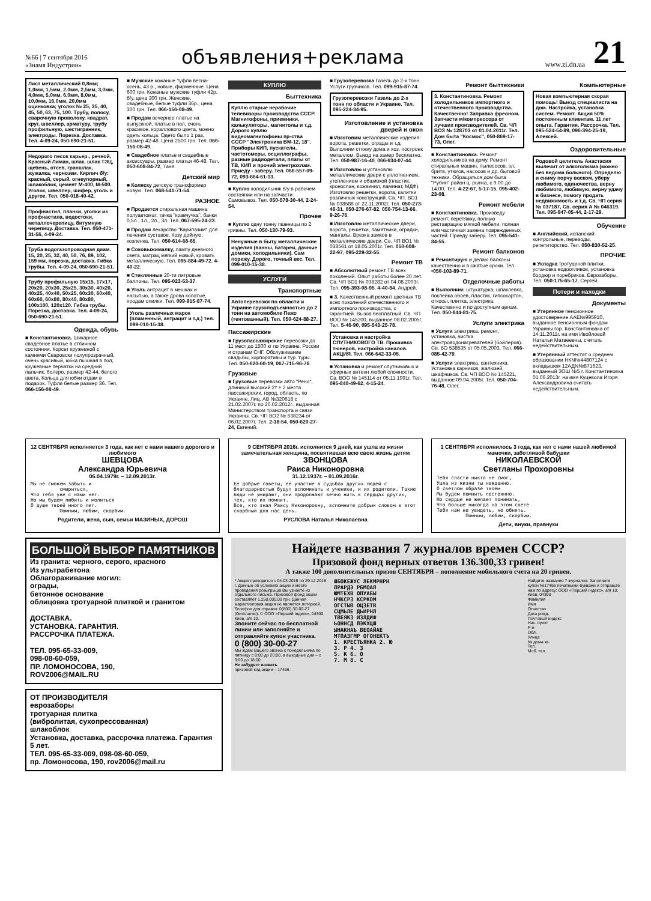№66 | 7 сентября 2016
«Знамя Индустрии»
объявления+реклама
www.zi.dn.ua
21
Лист металлический 0,8мм; 1,0мм, 1,5мм, 2,0мм, 2,5мм, 3,0мм, 4,0мм, 5,0мм, 6,0мм, 8,0мм, 10,0мм, 16,0мм, 20,0мм оцинковка; уголок № 25, 35, 40, 45, 50, 63, 75, 100. Трубу, полосу, сварочную проволоку, квадрат, круг, швеллер, арматуру, трубу профильную, шестигранник, электроды. Порезка. Доставка. Тел. 4-09-24, 050-690-21-51.
Недорого песок карьер., речной, Красный Лиман, шлак, шлак ТЭЦ, щебень, отсев, граншлак, жужалка, чернозем. Кирпич б/у: красный, серый, огнеупорный, шлакоблок, цемент М-400, М-500. Уголок, швеллер, шифер, уголь и другое. Тел. 050-018-40-42.
Профнастил, планки, уголки из профнастила, водостоки, металлочерепицу, битумную черепицу. Доставка. Тел. 050-471-31-56, 4-09-24.
Труба водогазопроводная диам. 15, 20, 25, 32, 40, 50, 76, 89, 102, 159 мм, порезка, доставка. Гибка трубы. Тел. 4-09-24, 050-690-21-51.
Трубу профильную 15х15, 17х17, 20х20, 20х30, 25х25, 30х30, 40х20, 40х25, 40х40, 50х25, 60х30, 60х40, 60х60, 60х80, 80х40, 80х80, 100х100, 120х120. Гибка трубы. Порезка, доставка. Тел. 4-09-24, 050-690-21-51.
Одежда, обувь
■ Константиновка. Шикарное свадебное платье в отличном состоянии. Корсет кружевной с камнями Сваровски полупрозрачный, очень красивый, юбка пышная в пол, кружевные перчатки на средний пальчик, болеро, размер 42-44, белого цвета. Кольца для юбки отдам в подарок. Туфли белые размер 36. Тел. 066-156-08-49.
■ Мужские кожаные туфли весна-осень, 43 р., новые, фирменные. Цена 600 грн. Кожаные мужские туфли 42р. б/у, цена 300 грн. Женские, свадебные, белые туфли 36р., цена 300 грн. Тел. 066-156-08-49.
■ Продам вечернее платье на выпускной, платье в пол, очень красивое, кораллового цвета, можно одеть кольца. Одето было 1 раз, размер 42-48. Цена 2500 грн. Тел. 066-156-08-49.
■ Свадебное платье и свадебные аксессуары, размер платья 46-48. Тел. 050-608-84-72, Таня.
Детский мир
■ Коляску детскую трансформер новую. Тел. 068-541-71-54.
РАЗНОЕ
■ Продается стиральная машина полуавтомат, тачка "кравчучка", банки 0,5л., 1л., 2л., 3л. Тел. 067-595-24-23.
■ Продам лекарство "Карипазим" для лечения суставов. Козу дойную, козленка. Тел. 050-614-68-65.
■ Соковыжималку, лампу дневного света, матрац мягкий новый, кровать металлическую. Тел. 095-884-49-72, 4-40-22.
■ Стеклянные 20-ти литровые баллоны. Тел. 095-023-53-37.
■ Уголь антрацит в мешках и насыпью, а также дрова колотые, продам опилки. Тел. 099-915-87-74.
Уголь различных марок (пламенный, антрацит и т.д.) тел. 099-010-15-38.
КУПЛЮ
Быттехника
Куплю старые нерабочие телевизоры производства СССР. Магнитофоны, приемники, калькуляторы, магнитолы и т.д. Дорого куплю видеомагнитофоны пр-ства СССР "Электроника ВМ-12, 18". Приборы КИП, пускатели, частотомеры, осциллографы, разные радиодетали, платы от ТВ, КИП и прочий электрохлам. Приеду - заберу. Тел. 066-557-09-72, 093-664-61-13.
■ Куплю холодильник б/у в рабочем состоянии или на запчасти. Самовывоз. Тел. 050-578-30-44, 2-24-54.
Прочее
■ Куплю одну тонну пшеницы по 2 гривны. Тел. 050-130-79-93.
Ненужные в быту металлические изделия (ванны, батареи, дачные домики, холодильники). Сам порежу. Дорого, точный вес. Тел. 099-010-15-38.
УСЛУГИ
Транспортные
Автоперевозки по области и Украине грузоподъемностью до 2 тонн на автомобиле Пежо (тентованный). Тел. 050-624-88-27.
Пассажирские
■ Грузопассажирские перевозки до 11 мест до 1500 кг по Украине, России и странам СНГ. Обслуживание свадьбы, корпоративы и тур. туры. Тел. 050-620-60-19, 067-715-96-76.
Грузовые
■ Грузовые перевозки авто "Рено", длинный высокий 2т + 2 места пассажирских, город, область, по Украине. Лиц. АВ №320618 с 21.02.2007г. по 20.02.2012г., выданная Министерством транспорта и связи Украины. Св. ЧП ВО2 № 638234 от 06.02.2007г. Тел. 2-18-54, 050-620-27-24, Евгений.
■ Грузоперевозка Газель до 2-х тонн. Услуги грузчиков. Тел. 099-915-87-74.
Грузоперевозки Газель до 2-х тонн по области и Украине. Тел. 095-224-34-95.
Изготовление и установка дверей и окон
■ Изготовим металлические изделия: ворота, решетки, ограды и т.д. Выполним стяжку дома и хоз. построек металлом. Выезд на замер бесплатно. Тел. 050-987-16-40, 066-634-07-44.
■ Изготовлю и установлю металлические двери с уплотнением, утеплением и обшивкой (пластик, кроноспан, кожвинил, ламинат, МДФ). Изготовлю решетки, ворота, калитки различных конструкций. Св. ЧП. ВО1 № 038588 от 22.11.2002г. Тел. 050-273-46-31, 050-276-67-82, 050-754-13-66, 9-26-76.
■ Изготовлю металлические двери, ворота, решетки, памятники, оградки, мангалы. Врезка замков в металлические двери. Св. ЧП ВО1 № 038561 от 18.05.2001г. Тел. 050-608-22-97, 095-229-32-55.
Ремонт ТВ
■ Абсолютный ремонт ТВ всех поколений. Опыт работы более 20 лет. Св. ЧП ВО1 № 038282 от 04.08.2003г. Тел. 095-393-08-95, 4-40-84, Андрей.
■ 3. Качественный ремонт цветных ТВ всех поколений отечественного и импортного производства, с гарантией. Вызов бесплатный. Св. ЧП ВОО № 145200, выданное 08.02.2005г. Тел. 5-46-90, 095-543-25-78.
Установка и настройка СПУТНИКОВОГО ТВ. Прошивка тюнеров, настройка каналов. АКЦИЯ. Тел. 066-642-33-05.
■ Установка и ремонт спутниковых и эфирных антенн любой сложности. Св. ВОО № 145114 от 05.11.1991г. Тел. 095-840-49-62, 4-15-24.
Ремонт быттехники
3. Константиновка. Ремонт холодильников импортного и отечественного производства. Качественно! Заправка фреоном. Запчасти м/компрессора от лучших производителей. Св. ЧП ВОЗ № 128703 от 01.04.2011г. Тел. Дом быта "Космос", 050-869-17-73, Олег.
■ Константиновка. Ремонт холодильников на дому. Ремонт стиральных машин, пылесосов, эл. бритв, утюгов, насосов и др. бытовой техники. Обращаться дом быта "Рубин" район ц. рынка, с 9.00 до 14.00. Тел. 4-22-67, 5-17-15, 095-402-23-08.
Ремонт мебели
■ Константиновка. Произведу ремонт, перетяжку, полную реставрацию мягкой мебели, полная или частичная замена поврежденных частей. Приеду заберу. Тел. 095-541-84-55.
Ремонт балконов
■ Ремонтирую и делаю балконы качественно и в сжатые сроки. Тел. •050-103-89-71.
Отделочные работы
■ Выполним: штукатурка, шпаклевка, поклейка обоев, пластик, гипсокартон, откосы, плитка, электрика. Качественно и по доступным ценам. Тел. 050-844-81-75.
Услуги электрика
■ Услуги электрика, ремонт, установка, чистка электроводонагревателей (бойлеров). Св. ВО 538535 от 05.05.2003. Тел. 066-085-42-79.
■ Услуги электрика, сантехника. Установка карнизов, жалюзей, шкафчиков. Св. ЧП ВОО № 145221, выданное 09.04.2005г. Тел. 050-704-76-48, Олег.
Компьютерные
Новая компьютерная скорая помощь! Выезд специалиста на дом. Настройка, установка систем. Ремонт. Акция 50% постоянным клиентам. 11 лет опыта. Гарантия. Рассрочка. Тел. 095-524-54-89, 096-394-25-19, Алексей.
Оздоровительные
Родовой целитель Анастасия вылечит от алкоголизма (можно без ведома больного). Определю и сниму порчу воском, уберу любимого, одиночества, верну любимого, любимую, верну удачу в бизнесе, помогу продать недвижимость и т.д. Св. ЧП серия № 037187, Св. серия А № 046319. Тел. 095-947-05-44, 2-17-29.
Обучение
■ Английский, испанский: контрольные, переводы, репетиторство. Тел. 050-830-52-25.
ПРОЧИЕ
■ Укладка тротуарной плитки, установка водоотливов, установка бордюр и поребриков. Еврозаборы. Тел. 050-175-65-17, Сергей.
Потери и находки
Документы
■ Утерянное пенсионное удостоверение ААЕ№995910, выданное пенсионным фондом Украины гор. Константиновка от 14.11.2011г. на имя Ивойловой Натальи Матвеевны, считать недействительным.
■ Утерянный аттестат о среднем образовании НКN№44807124 с вкладышем 12АДN№871623, выданный ЗОШ №5 г. Константиновка 01.06.2013г. на имя Куцевола Игоря Александровича считать недействительным.
12 СЕНТЯБРЯ исполняется 3 года, как нет с нами нашего дорогого и любимого
ШЕВЦОВА
Александра Юрьевича
06.04.1979г. – 12.09.2013г.
Мы не сможем забыть и
          смириться,
Что тебя уже с нами нет.
Но мы будем любить и молиться
О душе твоей много лет.
          Помним, любим, скорбим.
Родители, жена, сын, семьи МАЗИНЫХ, ДОРОШ
9 СЕНТЯБРЯ 2016г. исполнится 9 дней, как ушла из жизни замечательная женщина, посвятившая всю свою жизнь детям
ЗВОНЦОВА
Раиса Никоноровна
31.12.1937г. – 01.09.2016г.
Ее добрые советы, ее участие в судьбах других людей с благодарностью будут вспоминать и ученики, и их родители. Такие люди не умирают, они продолжают вечно жить в сердцах других, тех, кто их помнит.
Все, кто знал Раису Никоноровну, вспомните добрым словом в этот скорбный для нас день.
РУСЛОВА Наталья Николаевна
1 СЕНТЯБРЯ исполнилось 3 года, как нет с нами нашей любимой мамочки, заботливой бабушки
НИКОЛАЕВСКОЙ
Светланы Прохоровны
Тебя спасти никто не смог,
Ушла из жизни ты нежданно.
О светлом образе твоем
Мы будем помнить постоянно.
Но сердце не желает понимать,
Что больше никогда на этом свете
Тебя нам не увидеть, не обнять.
          Помним, любим, скорбим.
Дети, внуки, правнуки
БОЛЬШОЙ ВЫБОР ПАМЯТНИКОВ
Из гранита: черного, серого, красного
Из ультрабетона
Облагораживание могил:
ограды,
бетонное основание
облицовка тротуарной плиткой и гранитом
ДОСТАВКА.
УСТАНОВКА. ГАРАНТИЯ.
РАССРОЧКА ПЛАТЕЖА.
ТЕЛ. 095-65-33-009,
098-08-60-059,
ПР. ЛОМОНОСОВА, 190,
ROV2006@MAIL.RU
ОТ ПРОИЗВОДИТЕЛЯ
еврозаборы
тротуарная плитка
(вибролитая, сухопрессованная)
шлакоблок
Установка, доставка, рассрочка платежа. Гарантия 5 лет.
ТЕЛ. 095-65-33-009, 098-08-60-059,
пр. Ломоносова, 190, rov2006@mail.ru
Найдете названия 7 журналов времен СССР?
Призовой фонд верных ответов 136.300,33 гривен!
А также 100 дополнительных призов СЕНТЯБРЯ – пополнение мобильного счета на 20 гривен.
* Акция проводится с 04.03.2016 по 29.12.2016 г. Данные об условиях акции и месте проведения розыгрыша Вы узнаете из отдельного письма. Призовой фонд акции составляет 1.250.000,00 грн. Данная маркетинговая акция не является лотереей. Телефон для справок: 0(800) 30-00-27 (бесплатно). © ООО «Перший Індекс», 04300, Киев, а/я 10.
Звоните сейчас по бесплатной линии или заполняйте и отправляйте купон участника.
0 (800) 30-00-27
Мы ждем Вашего звонка с понедельника по пятницу с 8:00 до 20:00, в выходные дни – с 9:00 до 18:00
Не забудьте назвать
призовой код акции – 17466
ШБОКЕЖУС ЛЕКМРНРН
ЛРАРДЭ РБМОАЛ
ЮМТЕХВ ОПУАБЫ
НЧКСРЗ КСРКОМ
ОГСТЫВ ОЦЗЕТВ
СЦМЬЛЕ ДЬИРНЛ
ТВЕЯКЗ ИЗЛДИФ
ЬОННСД ЛЭКХЦШ
ЫНАКНАЪ ВЕОАЙАЕ
МТПАЗГМР ОГОНЕКТЪ
1. КРЕСТЬЯНКА 2. Ю
3. Р 4. З
5. К 6. О
7. М 8. С
Найдите названия 7 журналов. Заполните купон №17466 печатными буквами и отправьте нам по адресу: ООО «Перший Індекс», а/я 10, Киев, 04300
Фамилия
Имя
Отчество
Дата рожд.
Почтовый индекс
Нас. пункт
Р-н
Обл.
Улица
№ дома кв.
Тел.
Моб. тел.